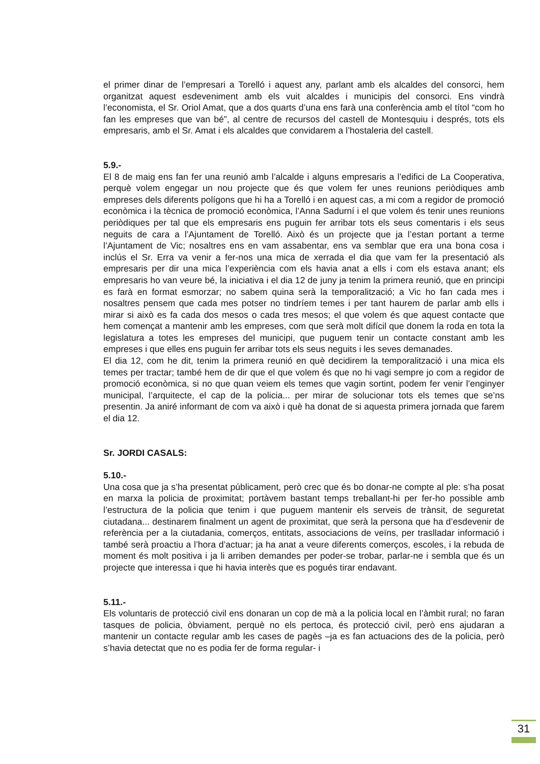el primer dinar de l’empresari a Torelló i aquest any, parlant amb els alcaldes del consorci, hem organitzat aquest esdeveniment amb els vuit alcaldes i municipis del consorci. Ens vindrà l’economista, el Sr. Oriol Amat, que a dos quarts d’una ens farà una conferència amb el títol “com ho fan les empreses que van bé”, al centre de recursos del castell de Montesquiu i després, tots els empresaris, amb el Sr. Amat i els alcaldes que convidarem a l’hostaleria del castell.
5.9.-
El 8 de maig ens fan fer una reunió amb l’alcalde i alguns empresaris a l’edifici de La Cooperativa, perquè volem engegar un nou projecte que és que volem fer unes reunions periòdiques amb empreses dels diferents polígons que hi ha a Torelló i en aquest cas, a mi com a regidor de promoció econòmica i la tècnica de promoció econòmica, l’Anna Sadurní i el que volem és tenir unes reunions periòdiques per tal que els empresaris ens puguin fer arribar tots els seus comentaris i els seus neguits de cara a l’Ajuntament de Torelló. Això és un projecte que ja l’estan portant a terme l’Ajuntament de Vic; nosaltres ens en vam assabentar, ens va semblar que era una bona cosa i inclús el Sr. Erra va venir a fer-nos una mica de xerrada el dia que vam fer la presentació als empresaris per dir una mica l’experiència com els havia anat a ells i com els estava anant; els empresaris ho van veure bé, la iniciativa i el dia 12 de juny ja tenim la primera reunió, que en principi es farà en format esmorzar; no sabem quina serà la temporalització; a Vic ho fan cada mes i nosaltres pensem que cada mes potser no tindríem temes i per tant haurem de parlar amb ells i mirar si això es fa cada dos mesos o cada tres mesos; el que volem és que aquest contacte que hem començat a mantenir amb les empreses, com que serà molt difícil que donem la roda en tota la legislatura a totes les empreses del municipi, que puguem tenir un contacte constant amb les empreses i que elles ens puguin fer arribar tots els seus neguits i les seves demanades.
El dia 12, com he dit, tenim la primera reunió en què decidirem la temporalització i una mica els temes per tractar; també hem de dir que el que volem és que no hi vagi sempre jo com a regidor de promoció econòmica, si no que quan veiem els temes que vagin sortint, podem fer venir l’enginyer municipal, l’arquitecte, el cap de la policia... per mirar de solucionar tots els temes que se’ns presentin. Ja aniré informant de com va això i què ha donat de si aquesta primera jornada que farem el dia 12.
Sr. JORDI CASALS:
5.10.-
Una cosa que ja s’ha presentat públicament, però crec que és bo donar-ne compte al ple: s’ha posat en marxa la policia de proximitat; portàvem bastant temps treballant-hi per fer-ho possible amb l’estructura de la policia que tenim i que puguem mantenir els serveis de trànsit, de seguretat ciutadana... destinarem finalment un agent de proximitat, que serà la persona que ha d’esdevenir de referència per a la ciutadania, comerços, entitats, associacions de veïns, per traslladar informació i també serà proactiu a l’hora d’actuar; ja ha anat a veure diferents comerços, escoles, i la rebuda de moment és molt positiva i ja li arriben demandes per poder-se trobar, parlar-ne i sembla que és un projecte que interessa i que hi havia interès que es pogués tirar endavant.
5.11.-
Els voluntaris de protecció civil ens donaran un cop de mà a la policia local en l’àmbit rural; no faran tasques de policia, òbviament, perquè no els pertoca, és protecció civil, però ens ajudaran a mantenir un contacte regular amb les cases de pagès –ja es fan actuacions des de la policia, però s’havia detectat que no es podia fer de forma regular- i
31